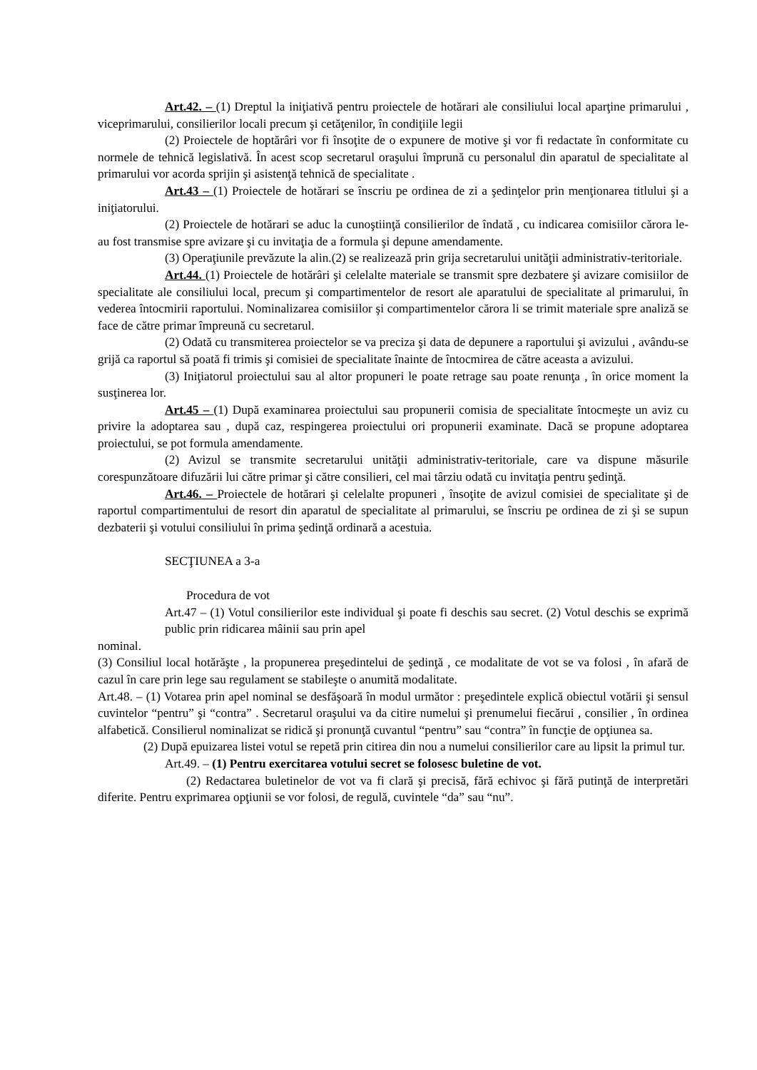Art.42. – (1) Dreptul la iniţiativă pentru proiectele de hotărari ale consiliului local aparţine primarului , viceprimarului, consilierilor locali precum şi cetăţenilor, în condiţiile legii
(2) Proiectele de hoptărâri vor fi însoţite de o expunere de motive şi vor fi redactate în conformitate cu normele de tehnică legislativă. În acest scop secretarul oraşului împrună cu personalul din aparatul de specialitate al primarului vor acorda sprijin şi asistenţă tehnică de specialitate .
Art.43 – (1) Proiectele de hotărari se înscriu pe ordinea de zi a şedinţelor prin menţionarea titlului şi a iniţiatorului.
(2) Proiectele de hotărari se aduc la cunoştiinţă consilierilor de îndată , cu indicarea comisiilor cărora le-au fost transmise spre avizare şi cu invitaţia de a formula şi depune amendamente.
(3) Operaţiunile prevăzute la alin.(2) se realizează prin grija secretarului unităţii administrativ-teritoriale.
Art.44. (1) Proiectele de hotărâri şi celelalte materiale se transmit spre dezbatere şi avizare comisiilor de specialitate ale consiliului local, precum şi compartimentelor de resort ale aparatului de specialitate al primarului, în vederea întocmirii raportului. Nominalizarea comisiilor şi compartimentelor cărora li se trimit materiale spre analiză se face de către primar împreună cu secretarul.
(2) Odată cu transmiterea proiectelor se va preciza şi data de depunere a raportului şi avizului , avându-se grijă ca raportul să poată fi trimis şi comisiei de specialitate înainte de întocmirea de către aceasta a avizului.
(3) Iniţiatorul proiectului sau al altor propuneri le poate retrage sau poate renunţa , în orice moment la susţinerea lor.
Art.45 – (1) După examinarea proiectului sau propunerii comisia de specialitate întocmeşte un aviz cu privire la adoptarea sau , după caz, respingerea proiectului ori propunerii examinate. Dacă se propune adoptarea proiectului, se pot formula amendamente.
(2) Avizul se transmite secretarului unităţii administrativ-teritoriale, care va dispune măsurile corespunzătoare difuzării lui către primar şi către consilieri, cel mai târziu odată cu invitaţia pentru şedinţă.
Art.46. – Proiectele de hotărari şi celelalte propuneri , însoţite de avizul comisiei de specialitate şi de raportul compartimentului de resort din aparatul de specialitate al primarului, se înscriu pe ordinea de zi şi se supun dezbaterii şi votului consiliului în prima şedinţă ordinară a acestuia.
SECŢIUNEA a 3-a
Procedura de vot
Art.47 – (1) Votul consilierilor este individual şi poate fi deschis sau secret. (2) Votul deschis se exprimă public prin ridicarea mâinii sau prin apel
nominal.
(3) Consiliul local hotărăşte , la propunerea preşedintelui de şedinţă , ce modalitate de vot se va folosi , în afară de cazul în care prin lege sau regulament se stabileşte o anumită modalitate.
Art.48. – (1) Votarea prin apel nominal se desfăşoară în modul următor : preşedintele explică obiectul votării şi sensul cuvintelor “pentru” şi “contra” . Secretarul oraşului va da citire numelui şi prenumelui fiecărui , consilier , în ordinea alfabetică. Consilierul nominalizat se ridică şi pronunţă cuvantul “pentru” sau “contra” în funcţie de opţiunea sa.
(2) După epuizarea listei votul se repetă prin citirea din nou a numelui consilierilor care au lipsit la primul tur.
Art.49. – (1) Pentru exercitarea votului secret se folosesc buletine de vot.
(2) Redactarea buletinelor de vot va fi clară şi precisă, fără echivoc şi fără putinţă de interpretări diferite. Pentru exprimarea opţiunii se vor folosi, de regulă, cuvintele “da” sau “nu”.